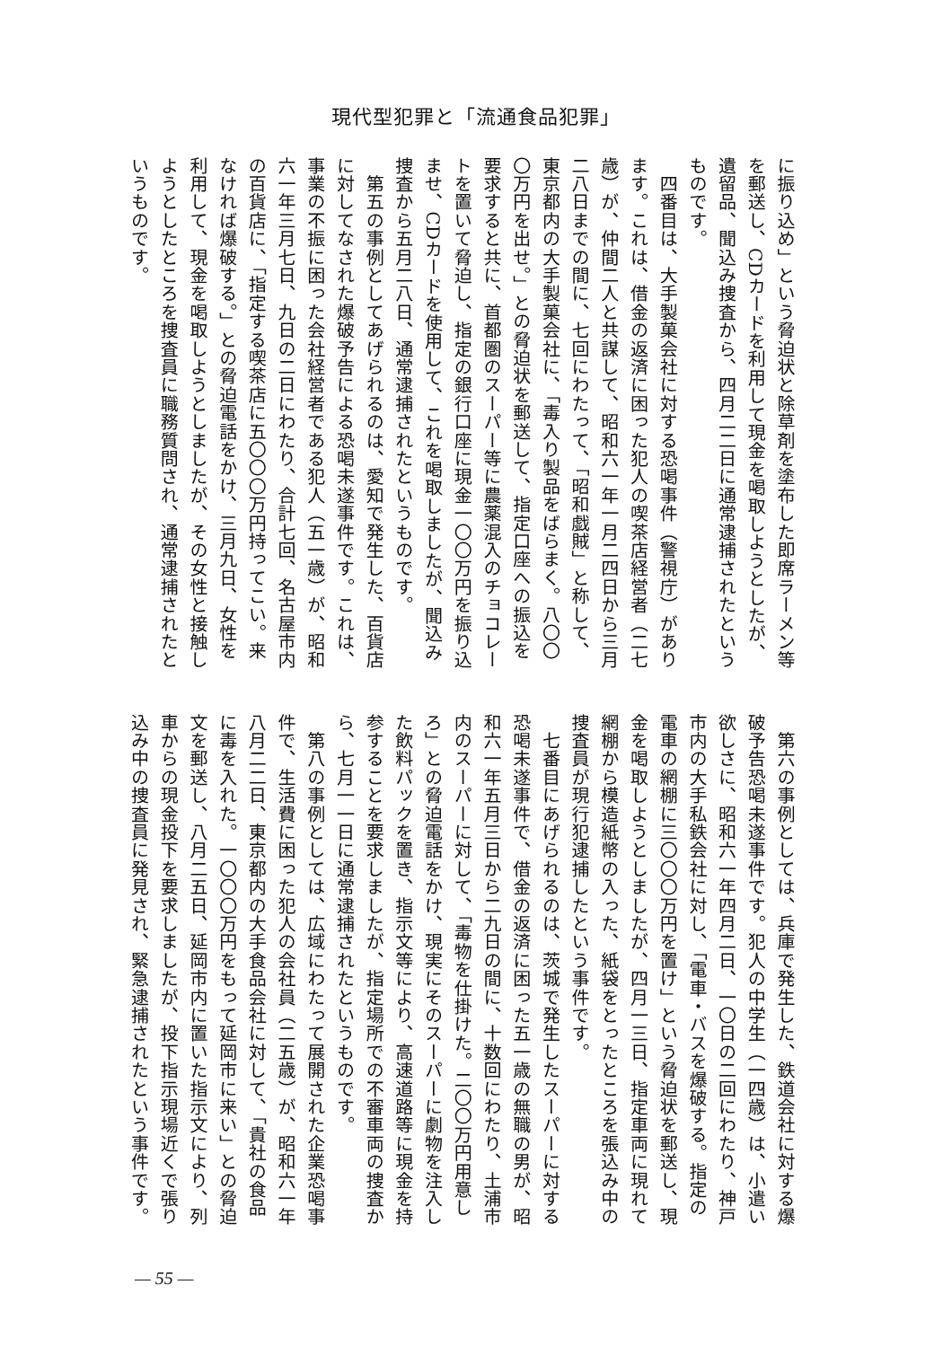現代型犯罪と「流通食品犯罪」
に振り込め」という脅迫状と除草剤を塗布した即席ラーメン等
を郵送し、CDカードを利用して現金を喝取しようとしたが、
遺留品、聞込み捜査から、四月二二日に通常逮捕されたという
ものです。
　四番目は、大手製菓会社に対する恐喝事件（警視庁）があり
ます。これは、借金の返済に困った犯人の喫茶店経営者（二七
歳）が、仲間二人と共謀して、昭和六一年一月二四日から三月
二八日までの間に、七回にわたって、「昭和戯賊」と称して、
東京都内の大手製菓会社に、「毒入り製品をばらまく。八〇〇
〇万円を出せ。」との脅迫状を郵送して、指定口座への振込を
要求すると共に、首都圏のスーパー等に農薬混入のチョコレー
トを置いて脅迫し、指定の銀行口座に現金一〇〇万円を振り込
ませ、CDカードを使用して、これを喝取しましたが、聞込み
捜査から五月二八日、通常逮捕されたというものです。
　第五の事例としてあげられるのは、愛知で発生した、百貨店
に対してなされた爆破予告による恐喝未遂事件です。これは、
事業の不振に困った会社経営者である犯人（五一歳）が、昭和
六一年三月七日、九日の二日にわたり、合計七回、名古屋市内
の百貨店に、「指定する喫茶店に五〇〇〇万円持ってこい。来
なければ爆破する。」との脅迫電話をかけ、三月九日、女性を
利用して、現金を喝取しようとしましたが、その女性と接触し
ようとしたところを捜査員に職務質問され、通常逮捕されたと
いうものです。
　第六の事例としては、兵庫で発生した、鉄道会社に対する爆
破予告恐喝未遂事件です。犯人の中学生（一四歳）は、小遣い
欲しさに、昭和六一年四月二日、一〇日の二回にわたり、神戸
市内の大手私鉄会社に対し、「電車・バスを爆破する。指定の
電車の網棚に三〇〇〇万円を置け」という脅迫状を郵送し、現
金を喝取しようとしましたが、四月一三日、指定車両に現れて
網棚から模造紙幣の入った、紙袋をとったところを張込み中の
捜査員が現行犯逮捕したという事件です。
　七番目にあげられるのは、茨城で発生したスーパーに対する
恐喝未遂事件で、借金の返済に困った五一歳の無職の男が、昭
和六一年五月三日から二九日の間に、十数回にわたり、土浦市
内のスーパーに対して、「毒物を仕掛けた。二〇〇万円用意し
ろ」との脅迫電話をかけ、現実にそのスーパーに劇物を注入し
た飲料パックを置き、指示文等により、高速道路等に現金を持
参することを要求しましたが、指定場所での不審車両の捜査か
ら、七月一一日に通常逮捕されたというものです。
　第八の事例としては、広域にわたって展開された企業恐喝事
件で、生活費に困った犯人の会社員（二五歳）が、昭和六一年
八月二二日、東京都内の大手食品会社に対して、「貴社の食品
に毒を入れた。一〇〇〇万円をもって延岡市に来い」との脅迫
文を郵送し、八月二五日、延岡市内に置いた指示文により、列
車からの現金投下を要求しましたが、投下指示現場近くで張り
込み中の捜査員に発見され、緊急逮捕されたという事件です。
— 55 —